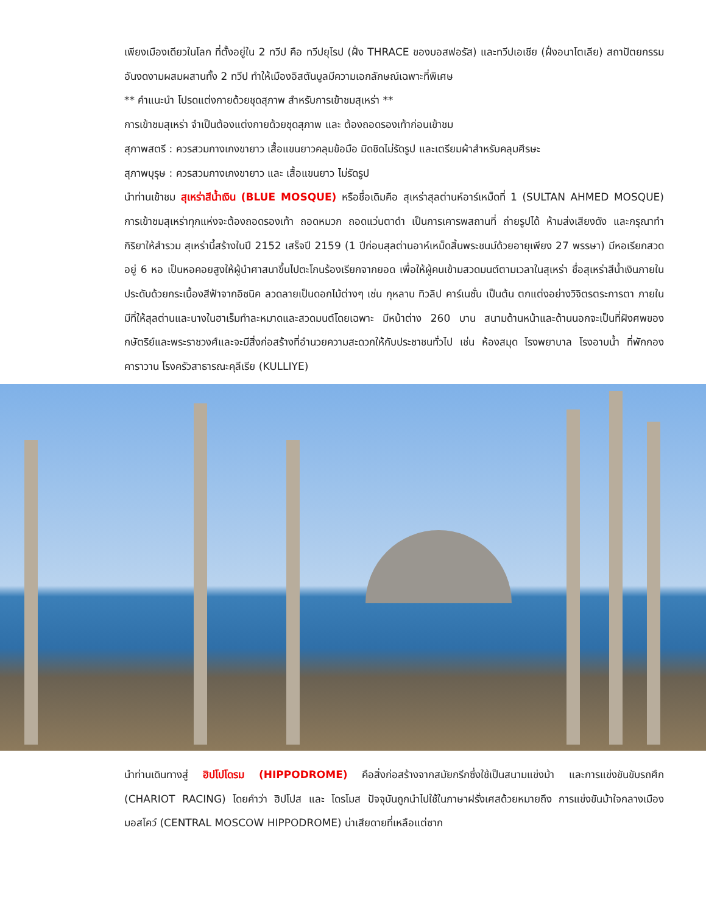เพียงเมืองเดียวในโลก ที่ตั้งอยู่ใน 2 ทวีป คือ ทวีปยุโรป (ฝั่ง THRACE ของบอสฟอรัส) และทวีปเอเชีย (ฝั่งอนาโตเลีย) สถาปัตยกรรมอันงดงามผสมผสานทั้ง 2 ทวีป ทำให้เมืองอิสตันบูลมีความเอกลักษณ์เฉพาะที่พิเศษ
** คำแนะนำ โปรดแต่งกายด้วยชุดสุภาพ สำหรับการเข้าชมสุเหร่า **
การเข้าชมสุเหร่า จำเป็นต้องแต่งกายด้วยชุดสุภาพ และ ต้องถอดรองเท้าก่อนเข้าชม
สุภาพสตรี : ควรสวมกางเกงขายาว เสื้อแขนยาวคลุมข้อมือ มิดชิดไม่รัดรูป และเตรียมผ้าสำหรับคลุมศีรษะ
สุภาพบุรุษ : ควรสวมกางเกงขายาว และ เสื้อแขนยาว ไม่รัดรูป
นำท่านเข้าชม สุเหร่าสีน้ำเงิน (BLUE MOSQUE) หรือชื่อเดิมคือ สุเหร่าสุลต่านห์อาร์เหม็ดที่ 1 (SULTAN AHMED MOSQUE) การเข้าชมสุเหร่าทุกแห่งจะต้องถอดรองเท้า ถอดหมวก ถอดแว่นตาดำ เป็นการเคารพสถานที่ ถ่ายรูปได้ ห้ามส่งเสียงดัง และกรุณาทำกิริยาให้สำรวม สุเหร่านี้สร้างในปี 2152 เสร็จปี 2159 (1 ปีก่อนสุลต่านอาห์เหม็ดสิ้นพระชนม์ด้วยอายุเพียง 27 พรรษา) มีหอเรียกสวด อยู่ 6 หอ เป็นหอคอยสูงให้ผู้นำศาสนาขึ้นไปตะโกนร้องเรียกจากยอด เพื่อให้ผู้คนเข้ามสวดมนต์ตามเวลาในสุเหร่า ชื่อสุเหร่าสีน้ำเงินภายในประดับด้วยกระเบื้องสีฟ้าจากอิซนิค ลวดลายเป็นดอกไม้ต่างๆ เช่น กุหลาบ ทิวลิป คาร์เนชั่น เป็นต้น ตกแต่งอย่างวิจิตรตระการตา ภายในมีที่ให้สุลต่านและนางในฮาเร็มทำละหมาดและสวดมนต์โดยเฉพาะ มีหน้าต่าง 260 บาน สนามด้านหน้าและด้านนอกจะเป็นที่ฝังศพของกษัตริย์และพระราชวงศ์และจะมีสิ่งก่อสร้างที่อำนวยความสะดวกให้กับประชาชนทั่วไป เช่น ห้องสมุด โรงพยาบาล โรงอาบน้ำ ที่พักกองคาราวาน โรงครัวสาธารณะคุลีเรีย (KULLIYE)
นำท่านเดินทางสู่ ฮิปโปโดรม (HIPPODROME) คือสิ่งก่อสร้างจากสมัยกรีกซึ่งใช้เป็นสนามแข่งม้า และการแข่งขันขับรถศึก (CHARIOT RACING) โดยคำว่า ฮิปโปส และ โดรโมส ปัจจุบันถูกนำไปใช้ในภาษาฝรั่งเศสด้วยหมายถึง การแข่งขันม้าใจกลางเมืองมอสโคว์ (CENTRAL MOSCOW HIPPODROME) น่าเสียดายที่เหลือแต่ซาก